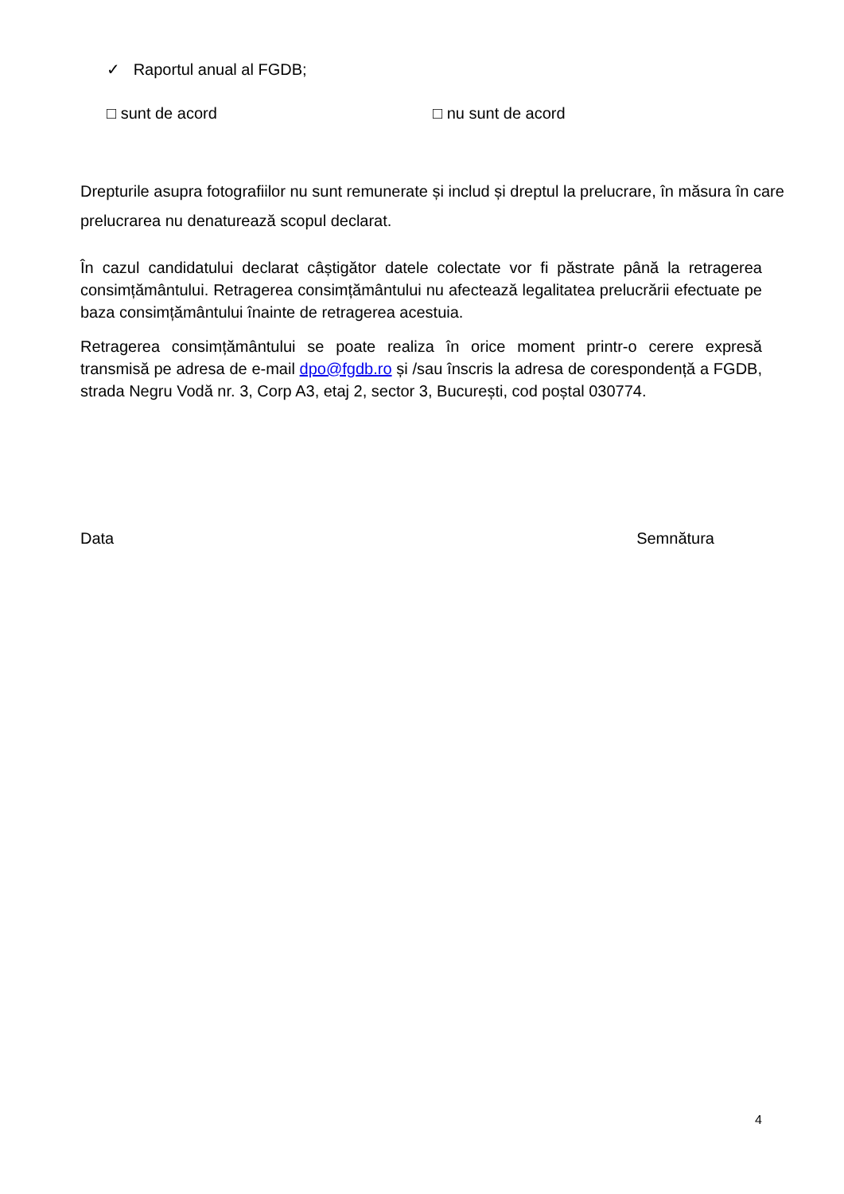✓ Raportul anual al FGDB;
□ sunt de acord □ nu sunt de acord
Drepturile asupra fotografiilor nu sunt remunerate și includ și dreptul la prelucrare, în măsura în care prelucrarea nu denaturează scopul declarat.
În cazul candidatului declarat câștigător datele colectate vor fi păstrate până la retragerea consimțământului. Retragerea consimțământului nu afectează legalitatea prelucrării efectuate pe baza consimțământului înainte de retragerea acestuia.
Retragerea consimțământului se poate realiza în orice moment printr-o cerere expresă transmisă pe adresa de e-mail dpo@fgdb.ro și /sau înscris la adresa de corespondență a FGDB, strada Negru Vodă nr. 3, Corp A3, etaj 2, sector 3, București, cod poștal 030774.
Data Semnătura
4